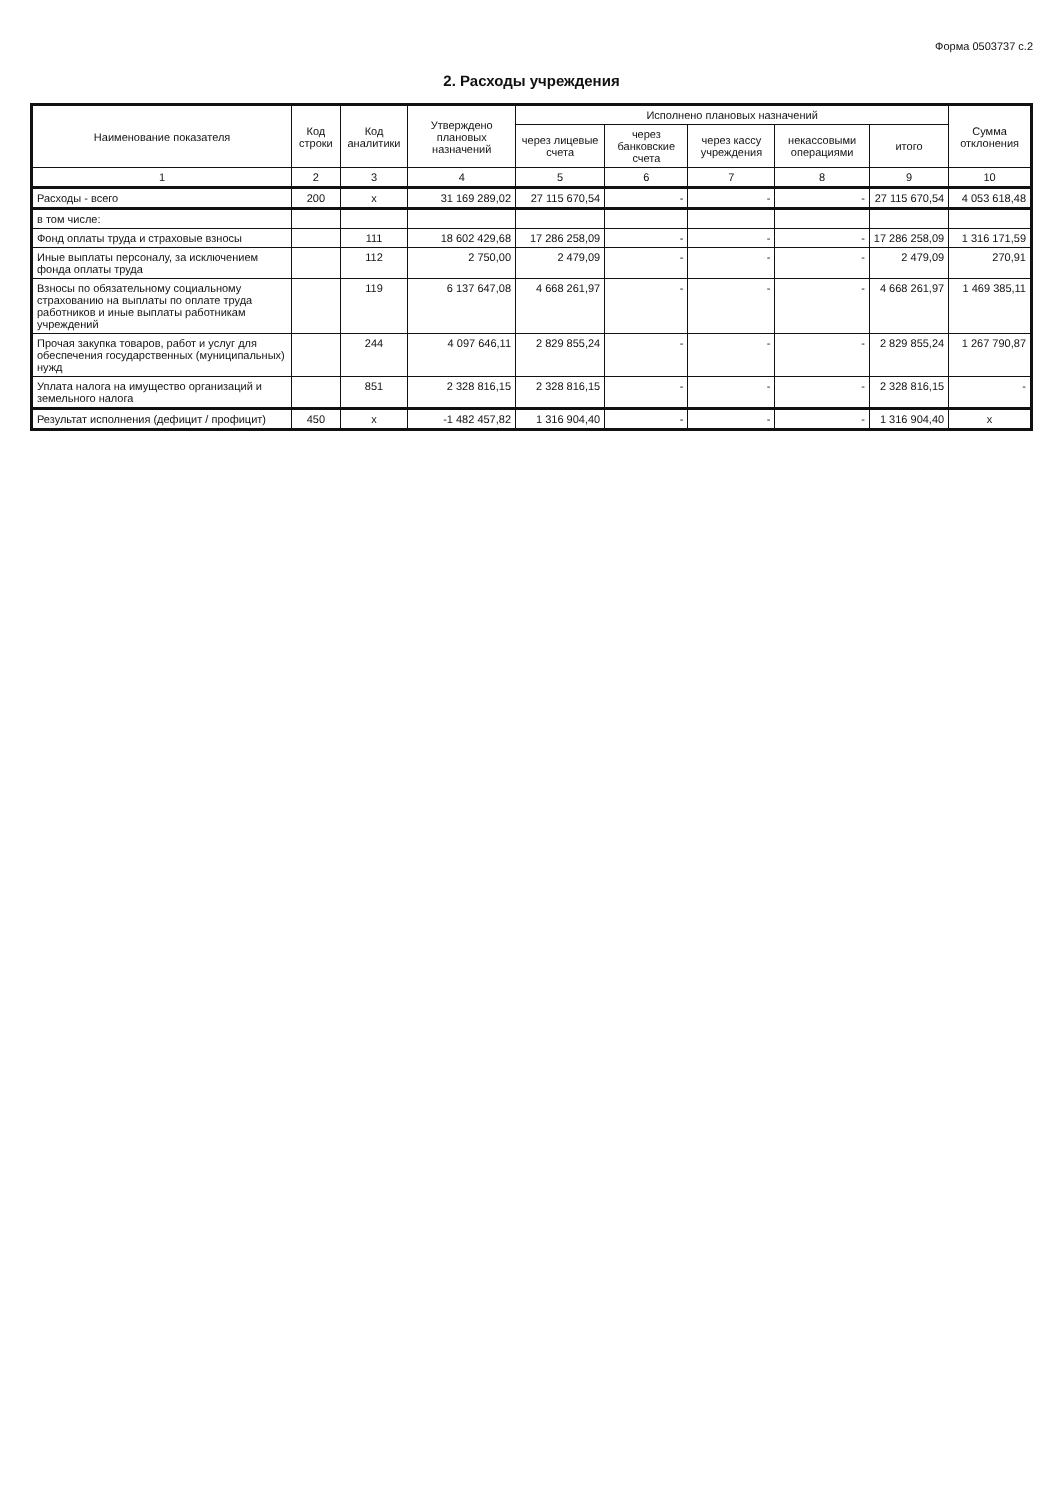Форма 0503737 с.2
2. Расходы учреждения
| Наименование показателя | Код строки | Код аналитики | Утверждено плановых назначений | Исполнено плановых назначений | | | | | Сумма отклонения |
| --- | --- | --- | --- | --- | --- | --- | --- | --- | --- |
| | | | | через лицевые счета | через банковские счета | через кассу учреждения | некассовыми операциями | итого | |
| 1 | 2 | 3 | 4 | 5 | 6 | 7 | 8 | 9 | 10 |
| Расходы - всего | 200 | x | 31 169 289,02 | 27 115 670,54 | - | - | - | 27 115 670,54 | 4 053 618,48 |
| в том числе: | | | | | | | | | |
| Фонд оплаты труда и страховые взносы | | 111 | 18 602 429,68 | 17 286 258,09 | - | - | - | 17 286 258,09 | 1 316 171,59 |
| Иные выплаты персоналу, за исключением фонда оплаты труда | | 112 | 2 750,00 | 2 479,09 | - | - | - | 2 479,09 | 270,91 |
| Взносы по обязательному социальному страхованию на выплаты по оплате труда работников и иные выплаты работникам учреждений | | 119 | 6 137 647,08 | 4 668 261,97 | - | - | - | 4 668 261,97 | 1 469 385,11 |
| Прочая закупка товаров, работ и услуг для обеспечения государственных (муниципальных) нужд | | 244 | 4 097 646,11 | 2 829 855,24 | - | - | - | 2 829 855,24 | 1 267 790,87 |
| Уплата налога на имущество организаций и земельного налога | | 851 | 2 328 816,15 | 2 328 816,15 | - | - | - | 2 328 816,15 | - |
| Результат исполнения (дефицит / профицит) | 450 | x | -1 482 457,82 | 1 316 904,40 | - | - | - | 1 316 904,40 | x |